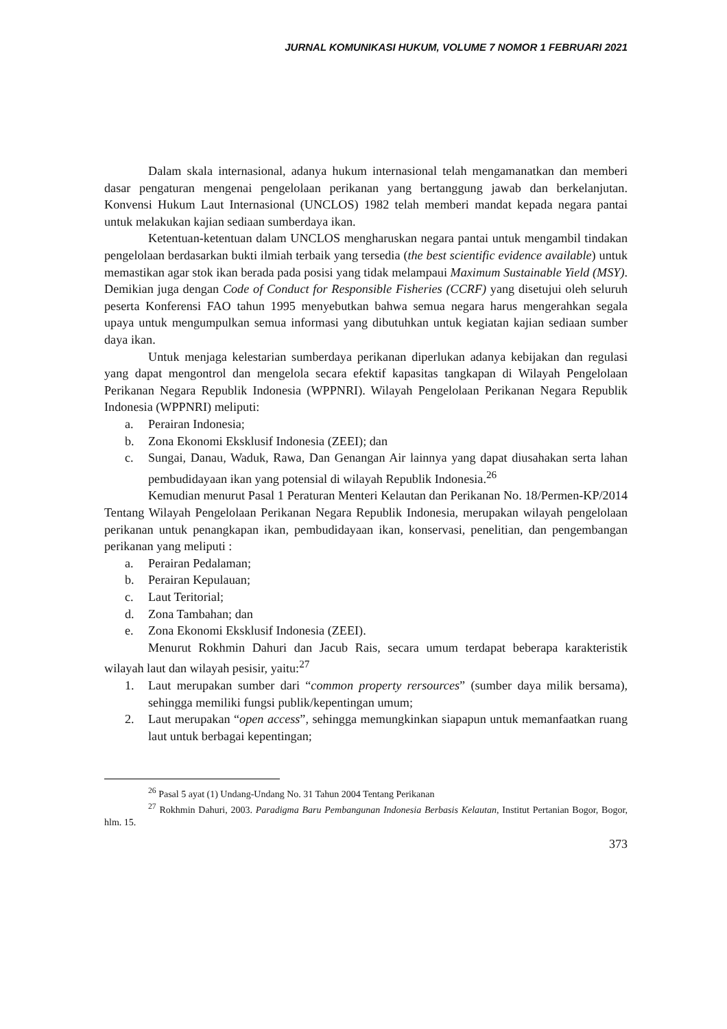JURNAL KOMUNIKASI HUKUM, VOLUME 7 NOMOR 1 FEBRUARI 2021
Dalam skala internasional, adanya hukum internasional telah mengamanatkan dan memberi dasar pengaturan mengenai pengelolaan perikanan yang bertanggung jawab dan berkelanjutan. Konvensi Hukum Laut Internasional (UNCLOS) 1982 telah memberi mandat kepada negara pantai untuk melakukan kajian sediaan sumberdaya ikan.
Ketentuan-ketentuan dalam UNCLOS mengharuskan negara pantai untuk mengambil tindakan pengelolaan berdasarkan bukti ilmiah terbaik yang tersedia (the best scientific evidence available) untuk memastikan agar stok ikan berada pada posisi yang tidak melampaui Maximum Sustainable Yield (MSY). Demikian juga dengan Code of Conduct for Responsible Fisheries (CCRF) yang disetujui oleh seluruh peserta Konferensi FAO tahun 1995 menyebutkan bahwa semua negara harus mengerahkan segala upaya untuk mengumpulkan semua informasi yang dibutuhkan untuk kegiatan kajian sediaan sumber daya ikan.
Untuk menjaga kelestarian sumberdaya perikanan diperlukan adanya kebijakan dan regulasi yang dapat mengontrol dan mengelola secara efektif kapasitas tangkapan di Wilayah Pengelolaan Perikanan Negara Republik Indonesia (WPPNRI). Wilayah Pengelolaan Perikanan Negara Republik Indonesia (WPPNRI) meliputi:
a. Perairan Indonesia;
b. Zona Ekonomi Eksklusif Indonesia (ZEEI); dan
c. Sungai, Danau, Waduk, Rawa, Dan Genangan Air lainnya yang dapat diusahakan serta lahan pembudidayaan ikan yang potensial di wilayah Republik Indonesia.<sup>26</sup>
Kemudian menurut Pasal 1 Peraturan Menteri Kelautan dan Perikanan No. 18/Permen-KP/2014 Tentang Wilayah Pengelolaan Perikanan Negara Republik Indonesia, merupakan wilayah pengelolaan perikanan untuk penangkapan ikan, pembudidayaan ikan, konservasi, penelitian, dan pengembangan perikanan yang meliputi :
a. Perairan Pedalaman;
b. Perairan Kepulauan;
c. Laut Teritorial;
d. Zona Tambahan; dan
e. Zona Ekonomi Eksklusif Indonesia (ZEEI).
Menurut Rokhmin Dahuri dan Jacub Rais, secara umum terdapat beberapa karakteristik wilayah laut dan wilayah pesisir, yaitu:<sup>27</sup>
1. Laut merupakan sumber dari “common property rersources” (sumber daya milik bersama), sehingga memiliki fungsi publik/kepentingan umum;
2. Laut merupakan “open access”, sehingga memungkinkan siapapun untuk memanfaatkan ruang laut untuk berbagai kepentingan;
<sup>26</sup> Pasal 5 ayat (1) Undang-Undang No. 31 Tahun 2004 Tentang Perikanan
<sup>27</sup> Rokhmin Dahuri, 2003. Paradigma Baru Pembangunan Indonesia Berbasis Kelautan, Institut Pertanian Bogor, Bogor, hlm. 15.
373